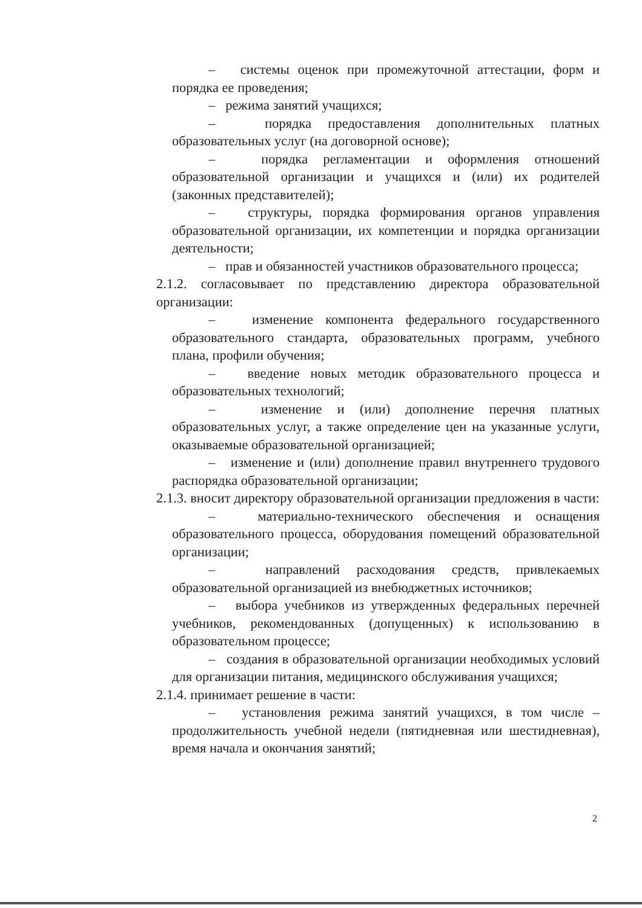– системы оценок при промежуточной аттестации, форм и порядка ее проведения;
– режима занятий учащихся;
– порядка предоставления дополнительных платных образовательных услуг (на договорной основе);
– порядка регламентации и оформления отношений образовательной организации и учащихся и (или) их родителей (законных представителей);
– структуры, порядка формирования органов управления образовательной организации, их компетенции и порядка организации деятельности;
– прав и обязанностей участников образовательного процесса;
2.1.2. согласовывает по представлению директора образовательной организации:
– изменение компонента федерального государственного образовательного стандарта, образовательных программ, учебного плана, профили обучения;
– введение новых методик образовательного процесса и образовательных технологий;
– изменение и (или) дополнение перечня платных образовательных услуг, а также определение цен на указанные услуги, оказываемые образовательной организацией;
– изменение и (или) дополнение правил внутреннего трудового распорядка образовательной организации;
2.1.3. вносит директору образовательной организации предложения в части:
– материально-технического обеспечения и оснащения образовательного процесса, оборудования помещений образовательной организации;
– направлений расходования средств, привлекаемых образовательной организацией из внебюджетных источников;
– выбора учебников из утвержденных федеральных перечней учебников, рекомендованных (допущенных) к использованию в образовательном процессе;
– создания в образовательной организации необходимых условий для организации питания, медицинского обслуживания учащихся;
2.1.4. принимает решение в части:
– установления режима занятий учащихся, в том числе – продолжительность учебной недели (пятидневная или шестидневная), время начала и окончания занятий;
2